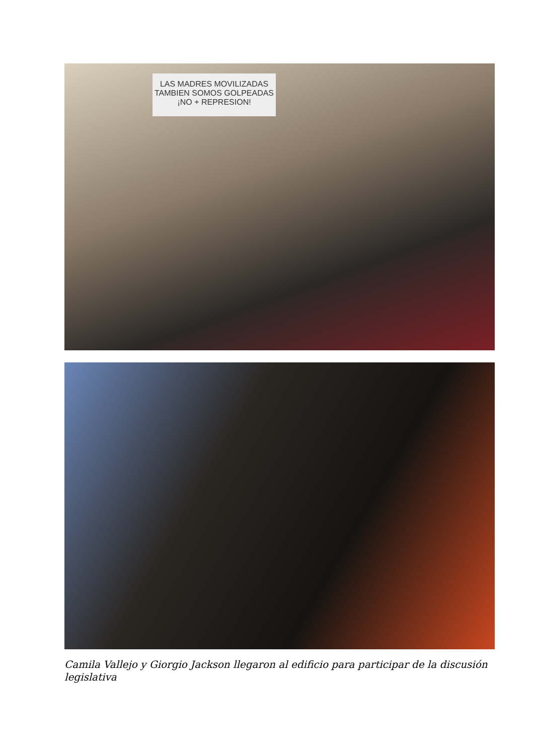LAS MADRES MOVILIZADAS
TAMBIEN SOMOS GOLPEADAS
¡NO + REPRESION!
Camila Vallejo y Giorgio Jackson llegaron al edificio para participar de la discusión legislativa